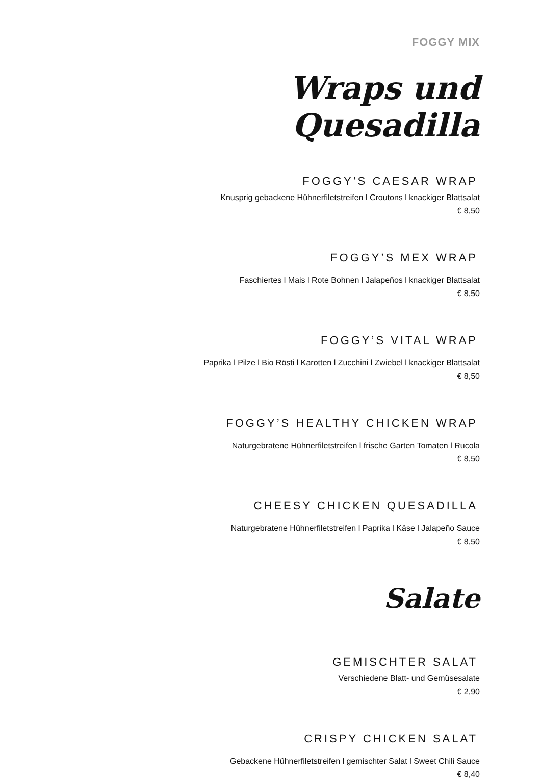FOGGY MIX
Wraps und Quesadilla
FOGGY’S CAESAR WRAP
Knusprig gebackene Hühnerfiletstreifen l Croutons l knackiger Blattsalat
€ 8,50
FOGGY’S MEX WRAP
Faschiertes l Mais l Rote Bohnen l Jalapeños l knackiger Blattsalat
€ 8,50
FOGGY’S VITAL WRAP
Paprika l Pilze l Bio Rösti l Karotten l Zucchini l Zwiebel l knackiger Blattsalat
€ 8,50
FOGGY’S HEALTHY CHICKEN WRAP
Naturgebratene Hühnerfiletstreifen l frische Garten Tomaten l Rucola
€ 8,50
CHEESY CHICKEN QUESADILLA
Naturgebratene Hühnerfiletstreifen l Paprika l Käse l Jalapeño Sauce
€ 8,50
Salate
GEMISCHTER SALAT
Verschiedene Blatt- und Gemüsesalate
€ 2,90
CRISPY CHICKEN SALAT
Gebackene Hühnerfiletstreifen l gemischter Salat l Sweet Chili Sauce
€ 8,40